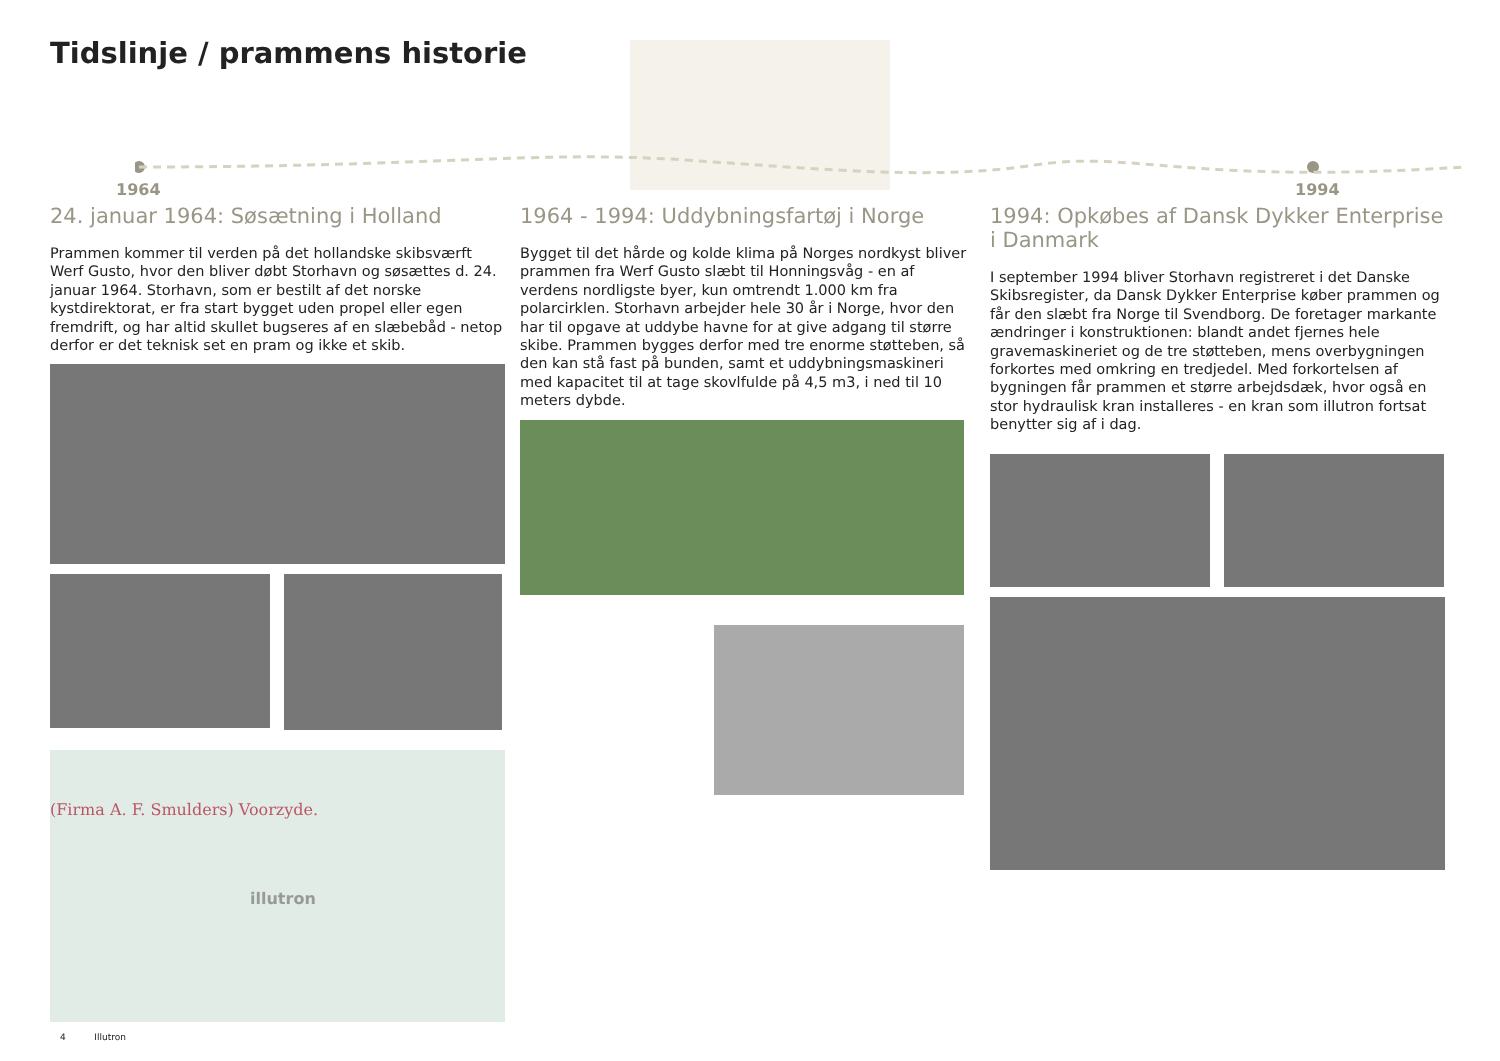Tidslinje / prammens historie
1964
24. januar 1964: Søsætning i Holland
Prammen kommer til verden på det hollandske skibsværft Werf Gusto, hvor den bliver døbt Storhavn og søsættes d. 24. januar 1964. Storhavn, som er bestilt af det norske kystdirektorat, er fra start bygget uden propel eller egen fremdrift, og har altid skullet bugseres af en slæbebåd - netop derfor er det teknisk set en pram og ikke et skib.
(Firma A. F. Smulders) Voorzyde.
illutron
1964 - 1994: Uddybningsfartøj i Norge
Bygget til det hårde og kolde klima på Norges nordkyst bliver prammen fra Werf Gusto slæbt til Honningsvåg - en af verdens nordligste byer, kun omtrendt 1.000 km fra polarcirklen. Storhavn arbejder hele 30 år i Norge, hvor den har til opgave at uddybe havne for at give adgang til større skibe. Prammen bygges derfor med tre enorme støtteben, så den kan stå fast på bunden, samt et uddybningsmaskineri med kapacitet til at tage skovlfulde på 4,5 m3, i ned til 10 meters dybde.
1994
1994: Opkøbes af Dansk Dykker Enterprise i Danmark
I september 1994 bliver Storhavn registreret i det Danske Skibsregister, da Dansk Dykker Enterprise køber prammen og får den slæbt fra Norge til Svendborg. De foretager markante ændringer i konstruktionen: blandt andet fjernes hele gravemaskineriet og de tre støtteben, mens overbygningen forkortes med omkring en tredjedel. Med forkortelsen af bygningen får prammen et større arbejdsdæk, hvor også en stor hydraulisk kran installeres - en kran som illutron fortsat benytter sig af i dag.
4 Illutron